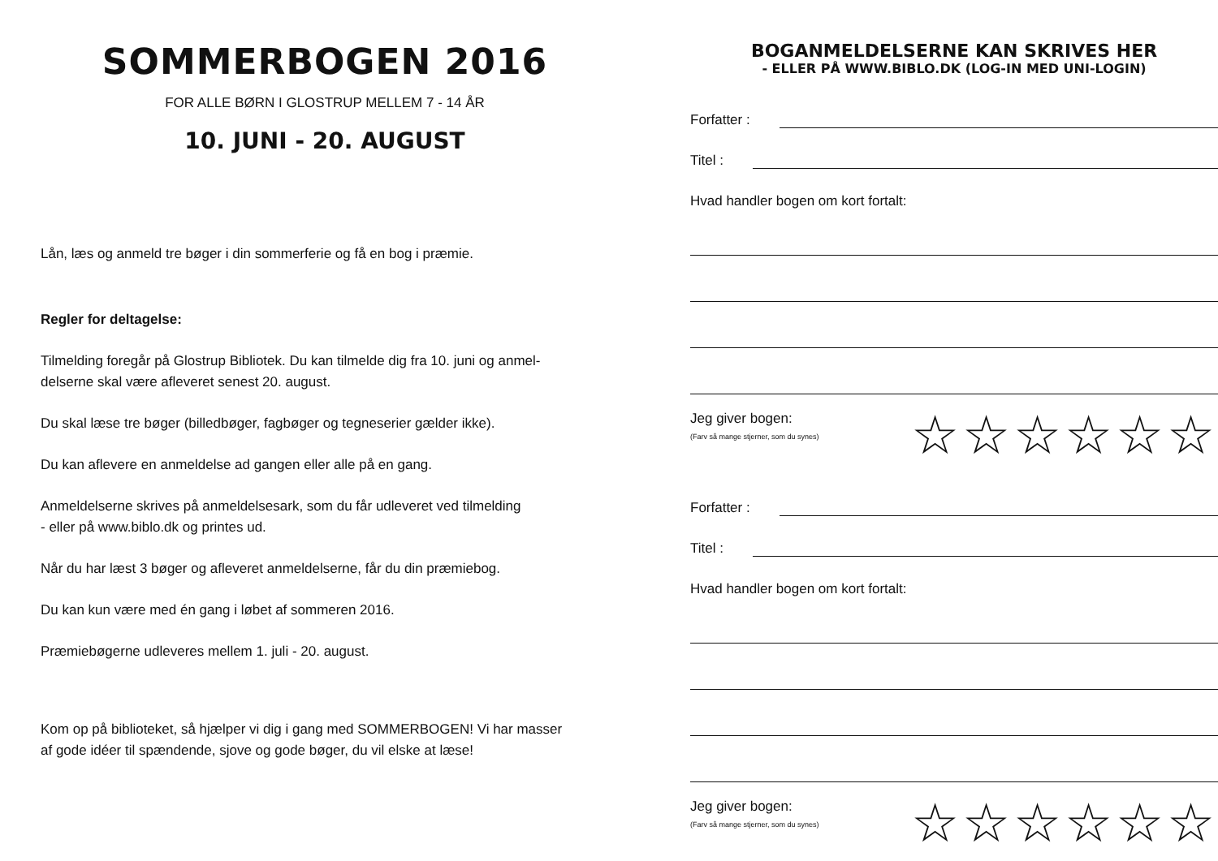SOMMERBOGEN 2016
FOR ALLE BØRN I GLOSTRUP MELLEM 7 - 14 ÅR
10. JUNI - 20. AUGUST
Lån, læs og anmeld tre bøger i din sommerferie og få en bog i præmie.
Regler for deltagelse:
Tilmelding foregår på Glostrup Bibliotek. Du kan tilmelde dig fra 10. juni og anmel-
delserne skal være afleveret senest 20. august.
Du skal læse tre bøger (billedbøger, fagbøger og tegneserier gælder ikke).
Du kan aflevere en anmeldelse ad gangen eller alle på en gang.
Anmeldelserne skrives på anmeldelsesark, som du får udleveret ved tilmelding
- eller på www.biblo.dk og printes ud.
Når du har læst 3 bøger og afleveret anmeldelserne, får du din præmiebog.
Du kan kun være med én gang i løbet af sommeren 2016.
Præmiebøgerne udleveres mellem 1. juli - 20. august.
Kom op på biblioteket, så hjælper vi dig i gang med SOMMERBOGEN! Vi har masser
af gode idéer til spændende, sjove og gode bøger, du vil elske at læse!
BOGANMELDELSERNE KAN SKRIVES HER
- ELLER PÅ WWW.BIBLO.DK (LOG-IN MED UNI-LOGIN)
Forfatter :
Titel :
Hvad handler bogen om kort fortalt:
Jeg giver bogen:
(Farv så mange stjerner, som du synes)
☆☆☆☆☆☆
Forfatter :
Titel :
Hvad handler bogen om kort fortalt:
Jeg giver bogen:
(Farv så mange stjerner, som du synes)
☆☆☆☆☆☆